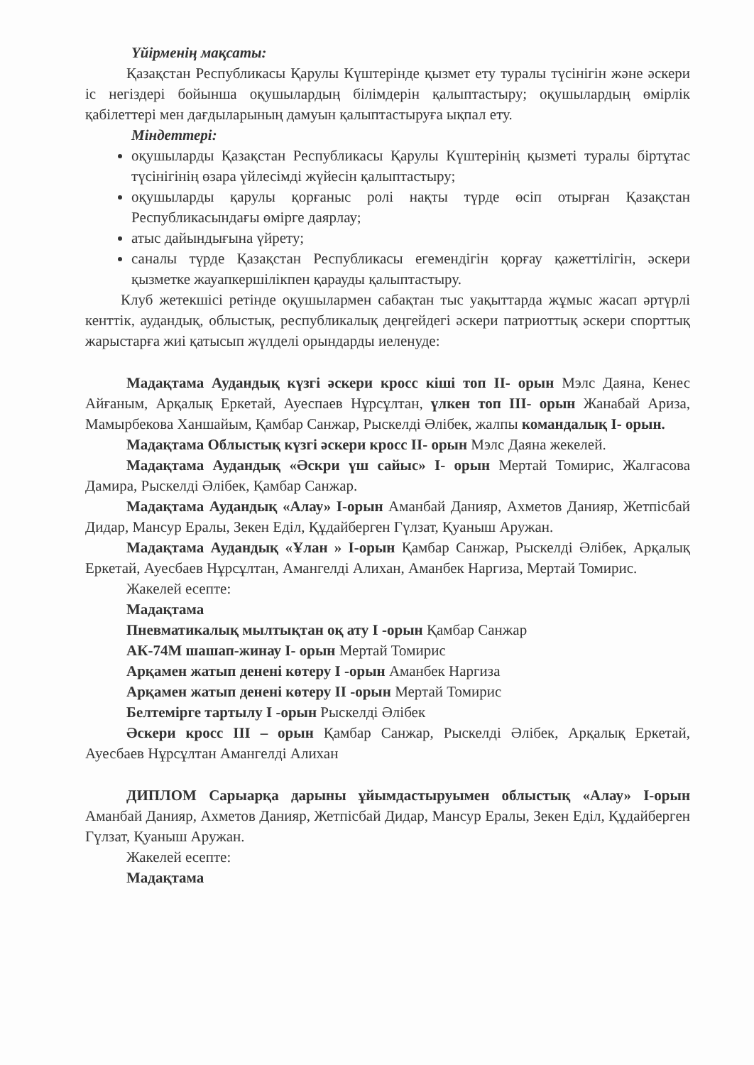Үйірменің мақсаты:
Қазақстан Республикасы Қарулы Күштерінде қызмет ету туралы түсінігін және әскери іс негіздері бойынша оқушылардың білімдерін қалыптастыру; оқушылардың өмірлік қабілеттері мен дағдыларының дамуын қалыптастыруға ықпал ету.
Міндеттері:
оқушыларды Қазақстан Республикасы Қарулы Күштерінің қызметі туралы біртұтас түсінігінің өзара үйлесімді жүйесін қалыптастыру;
оқушыларды қарулы қорғаныс ролі нақты түрде өсіп отырған Қазақстан Республикасындағы өмірге даярлау;
атыс дайындығына үйрету;
саналы түрде Қазақстан Республикасы егемендігін қорғау қажеттілігін, әскери қызметке жауапкершілікпен қарауды қалыптастыру.
Клуб жетекшісі ретінде оқушылармен сабақтан тыс уақыттарда жұмыс жасап әртүрлі кенттік, аудандық, облыстық, республикалық деңгейдегі әскери патриоттық әскери спорттық жарыстарға жиі қатысып жүлделі орындарды иеленуде:
Мадақтама Аудандық күзгі әскери кросс кіші топ ІІ- орын Мэлс Даяна, Кенес Айғаным, Арқалық Еркетай, Ауеспаев Нұрсұлтан, үлкен топ ІІІ- орын Жанабай Ариза, Мамырбекова Ханшайым, Қамбар Санжар, Рыскелді Әлібек, жалпы командалық І- орын.
Мадақтама Облыстық күзгі әскери кросс ІІ- орын Мэлс Даяна жекелей.
Мадақтама Аудандық «Әскри үш сайыс» І- орын Мертай Томирис, Жалгасова Дамира, Рыскелді Әлібек, Қамбар Санжар.
Мадақтама Аудандық «Алау» І-орын Аманбай Данияр, Ахметов Данияр, Жетпісбай Дидар, Мансур Ералы, Зекен Еділ, Құдайберген Гүлзат, Қуаныш Аружан.
Мадақтама Аудандық «Ұлан » І-орын Қамбар Санжар, Рыскелді Әлібек, Арқалық Еркетай, Ауесбаев Нұрсұлтан, Амангелді Алихан, Аманбек Наргиза, Мертай Томирис.
Жакелей есепте:
Мадақтама
Пневматикалық мылтықтан оқ ату І -орын Қамбар Санжар
АК-74М шашап-жинау І- орын Мертай Томирис
Арқамен жатып денені көтеру І -орын Аманбек Наргиза
Арқамен жатып денені көтеру ІІ -орын Мертай Томирис
Белтемірге тартылу І -орын Рыскелді Әлібек
Әскери кросс ІІІ – орын Қамбар Санжар, Рыскелді Әлібек, Арқалық Еркетай, Ауесбаев Нұрсұлтан Амангелді Алихан
ДИПЛОМ Сарыарқа дарыны ұйымдастыруымен облыстық «Алау» І-орын Аманбай Данияр, Ахметов Данияр, Жетпісбай Дидар, Мансур Ералы, Зекен Еділ, Құдайберген Гүлзат, Қуаныш Аружан.
Жакелей есепте:
Мадақтама